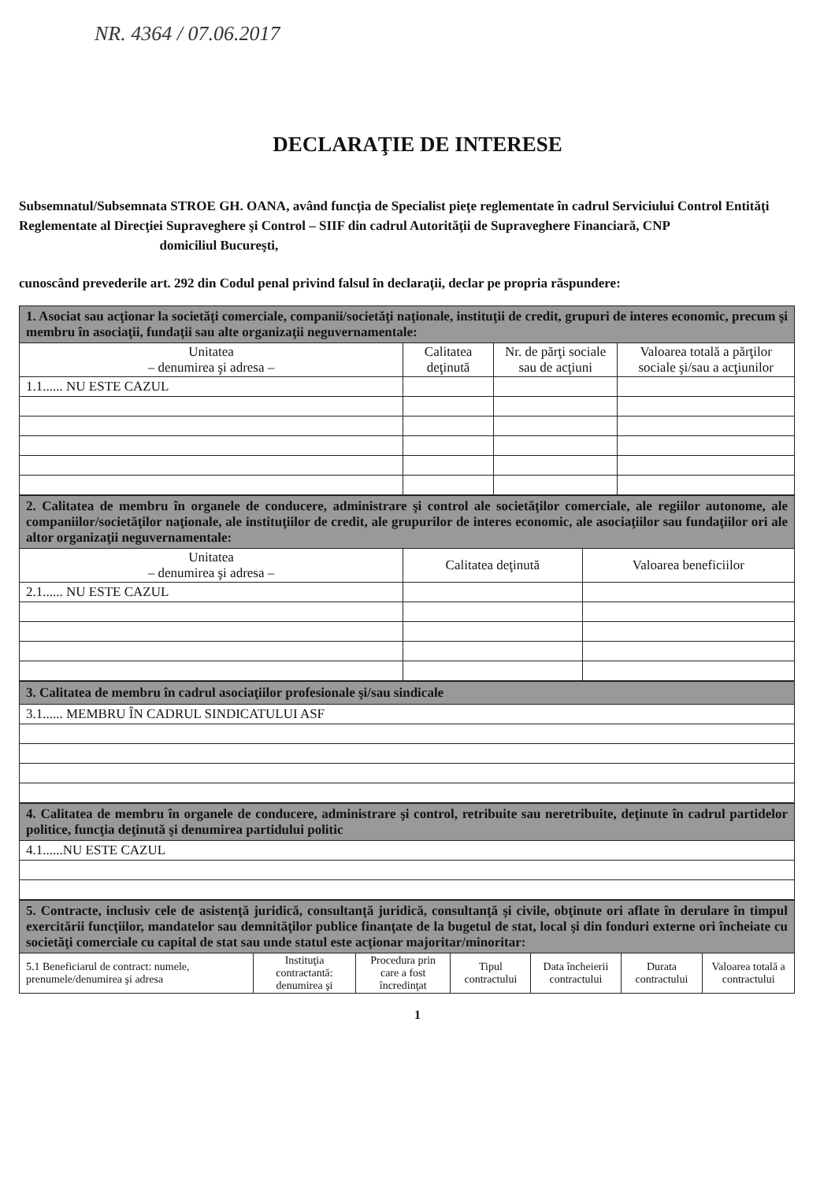NR. 4364 / 07.06.2017
DECLARAŢIE DE INTERESE
Subsemnatul/Subsemnata STROE GH. OANA, având funcţia de Specialist pieţe reglementate în cadrul Serviciului Control Entităţi Reglementate al Direcţiei Supraveghere şi Control – SIIF din cadrul Autorităţii de Supraveghere Financiară, CNP domiciliul Bucureşti,
cunoscând prevederile art. 292 din Codul penal privind falsul în declaraţii, declar pe propria răspundere:
| 1. Asociat sau acţionar la societăţi comerciale, companii/societăţi naţionale, instituţii de credit, grupuri de interes economic, precum şi membru în asociaţii, fundaţii sau alte organizaţii neguvernamentale: | | | |
| Unitatea – denumirea şi adresa – | Calitatea deţinută | Nr. de părţi sociale sau de acţiuni | Valoarea totală a părţilor sociale şi/sau a acţiunilor |
| 1.1...... NU ESTE CAZUL | | | |
| 2. Calitatea de membru în organele de conducere, administrare şi control ale societăţilor comerciale, ale regiilor autonome, ale companiilor/societăţilor naţionale, ale instituţiilor de credit, ale grupurilor de interes economic, ale asociaţiilor sau fundaţiilor ori ale altor organizaţii neguvernamentale: | | |
| Unitatea – denumirea şi adresa – | Calitatea deţinută | Valoarea beneficiilor |
| 2.1...... NU ESTE CAZUL | | |
| 3. Calitatea de membru în cadrul asociaţiilor profesionale şi/sau sindicale |
| 3.1...... MEMBRU ÎN CADRUL SINDICATULUI ASF |
| 4. Calitatea de membru în organele de conducere, administrare şi control, retribuite sau neretribuite, deţinute în cadrul partidelor politice, funcţia deţinută şi denumirea partidului politic |
| 4.1......NU ESTE CAZUL |
| 5. Contracte, inclusiv cele de asistenţă juridică, consultanţă juridică, consultanţă şi civile, obţinute ori aflate în derulare în timpul exercitării funcţiilor, mandatelor sau demnităţilor publice finanţate de la bugetul de stat, local şi din fonduri externe ori încheiate cu societăţi comerciale cu capital de stat sau unde statul este acţionar majoritar/minoritar: | | | | | | |
| 5.1 Beneficiarul de contract: numele, prenumele/denumirea şi adresa | Instituţia contractantă: denumirea şi | Procedura prin care a fost încredinţat | Tipul contractului | Data încheierii contractului | Durata contractului | Valoarea totală a contractului |
1